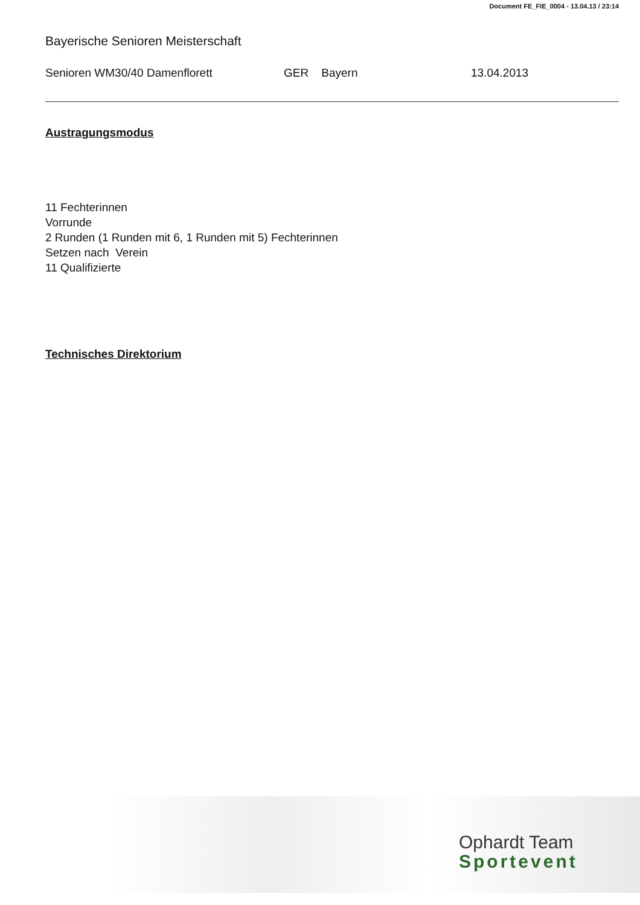Document FE_FIE_0004 - 13.04.13 / 23:14
Bayerische Senioren Meisterschaft
Senioren WM30/40 Damenflorett GER Bayern 13.04.2013
Austragungsmodus
11 Fechterinnen
Vorrunde
2 Runden (1 Runden mit 6, 1 Runden mit 5) Fechterinnen
Setzen nach Verein
11 Qualifizierte
Technisches Direktorium
Ophardt Team
Sportevent